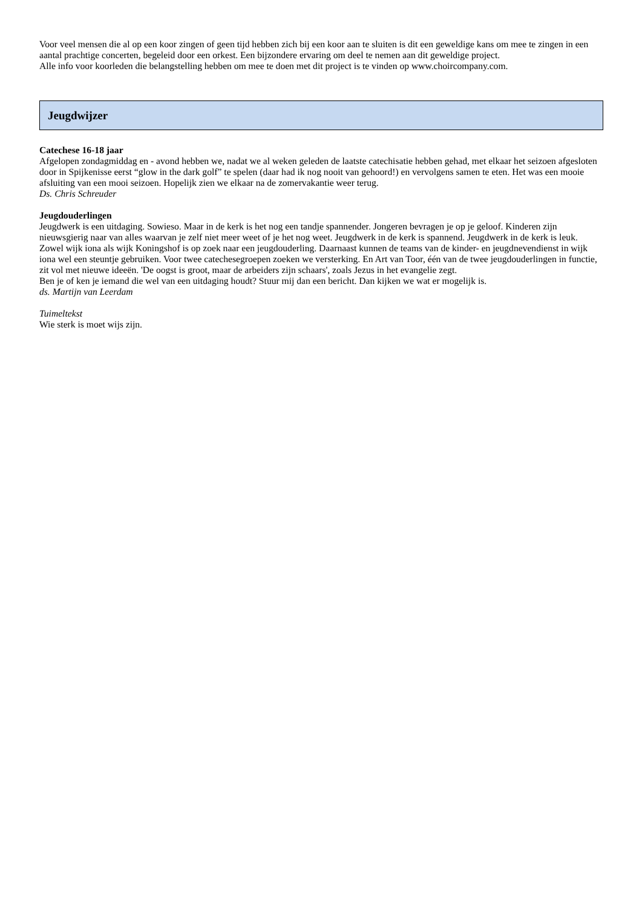Voor veel mensen die al op een koor zingen of geen tijd hebben zich bij een koor aan te sluiten is dit een geweldige kans om mee te zingen in een aantal prachtige concerten, begeleid door een orkest. Een bijzondere ervaring om deel te nemen aan dit geweldige project.
Alle info voor koorleden die belangstelling hebben om mee te doen met dit project is te vinden op www.choircompany.com.
Jeugdwijzer
Catechese 16-18 jaar
Afgelopen zondagmiddag en - avond hebben we, nadat we al weken geleden de laatste catechisatie hebben gehad, met elkaar het seizoen afgesloten door in Spijkenisse eerst “glow in the dark golf” te spelen (daar had ik nog nooit van gehoord!) en vervolgens samen te eten. Het was een mooie afsluiting van een mooi seizoen. Hopelijk zien we elkaar na de zomervakantie weer terug.
Ds. Chris Schreuder
Jeugdouderlingen
Jeugdwerk is een uitdaging. Sowieso. Maar in de kerk is het nog een tandje spannender. Jongeren bevragen je op je geloof. Kinderen zijn nieuwsgierig naar van alles waarvan je zelf niet meer weet of je het nog weet. Jeugdwerk in de kerk is spannend. Jeugdwerk in de kerk is leuk.
Zowel wijk iona als wijk Koningshof is op zoek naar een jeugdouderling. Daarnaast kunnen de teams van de kinder- en jeugdnevendienst in wijk iona wel een steuntje gebruiken. Voor twee catechesegroepen zoeken we versterking. En Art van Toor, één van de twee jeugdouderlingen in functie, zit vol met nieuwe ideeën. 'De oogst is groot, maar de arbeiders zijn schaars', zoals Jezus in het evangelie zegt.
Ben je of ken je iemand die wel van een uitdaging houdt? Stuur mij dan een bericht. Dan kijken we wat er mogelijk is.
ds. Martijn van Leerdam
Tuimeltekst
Wie sterk is moet wijs zijn.